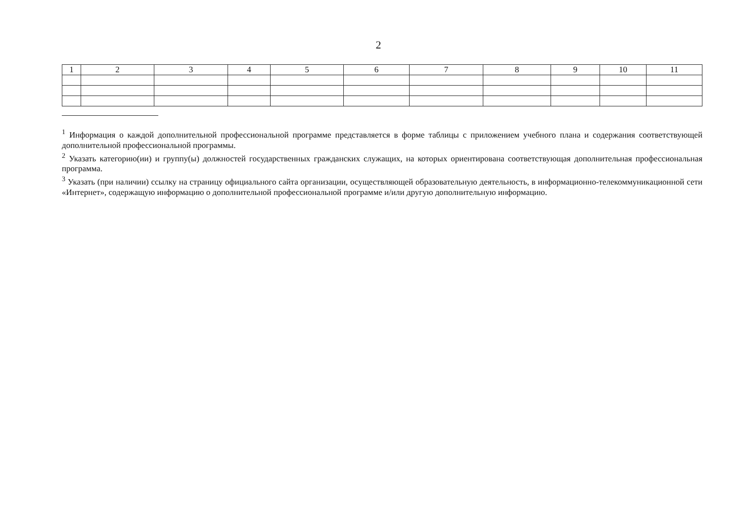2
| 1 | 2 | 3 | 4 | 5 | 6 | 7 | 8 | 9 | 10 | 11 |
| --- | --- | --- | --- | --- | --- | --- | --- | --- | --- | --- |
<sup>1</sup> Информация о каждой дополнительной профессиональной программе представляется в форме таблицы с приложением учебного плана и содержания соответствующей дополнительной профессиональной программы.
<sup>2</sup> Указать категорию(ии) и группу(ы) должностей государственных гражданских служащих, на которых ориентирована соответствующая дополнительная профессиональная программа.
<sup>3</sup> Указать (при наличии) ссылку на страницу официального сайта организации, осуществляющей образовательную деятельность, в информационно-телекоммуникационной сети «Интернет», содержащую информацию о дополнительной профессиональной программе и/или другую дополнительную информацию.